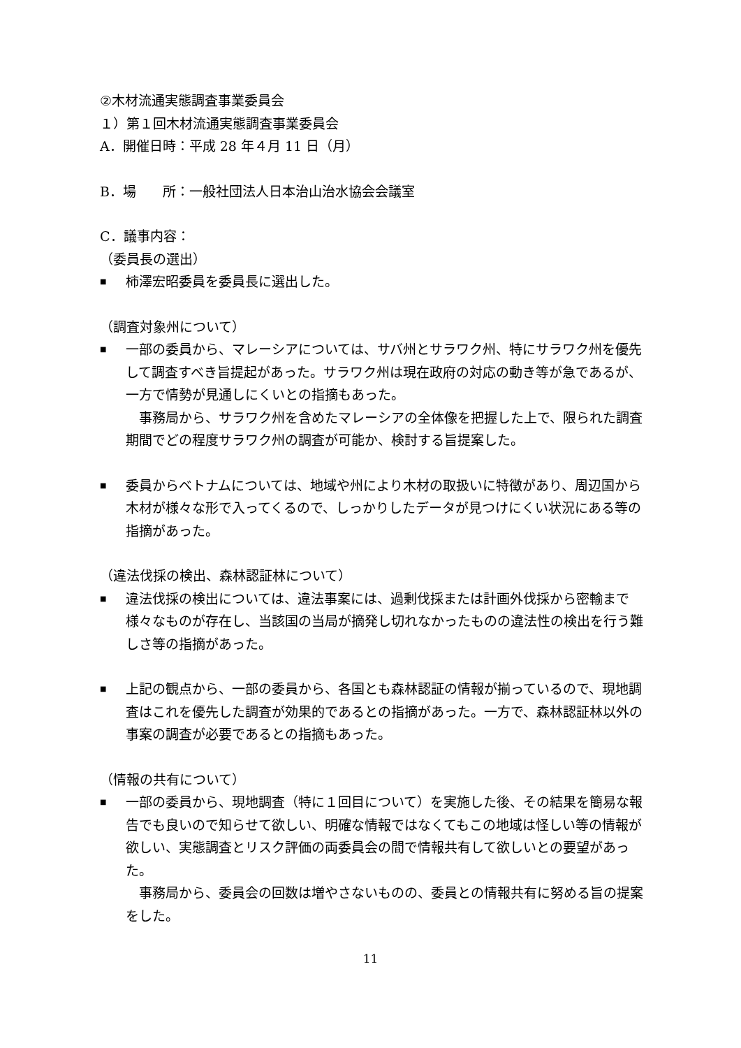②木材流通実態調査事業委員会
１）第１回木材流通実態調査事業委員会
A．開催日時：平成 28 年４月 11 日（月）
B．場　　所：一般社団法人日本治山治水協会会議室
C．議事内容：
（委員長の選出）
■ 柿澤宏昭委員を委員長に選出した。
（調査対象州について）
■ 一部の委員から、マレーシアについては、サバ州とサラワク州、特にサラワク州を優先して調査すべき旨提起があった。サラワク州は現在政府の対応の動き等が急であるが、一方で情勢が見通しにくいとの指摘もあった。
　事務局から、サラワク州を含めたマレーシアの全体像を把握した上で、限られた調査期間でどの程度サラワク州の調査が可能か、検討する旨提案した。
■ 委員からベトナムについては、地域や州により木材の取扱いに特徴があり、周辺国から木材が様々な形で入ってくるので、しっかりしたデータが見つけにくい状況にある等の指摘があった。
（違法伐採の検出、森林認証林について）
■ 違法伐採の検出については、違法事案には、過剰伐採または計画外伐採から密輸まで様々なものが存在し、当該国の当局が摘発し切れなかったものの違法性の検出を行う難しさ等の指摘があった。
■ 上記の観点から、一部の委員から、各国とも森林認証の情報が揃っているので、現地調査はこれを優先した調査が効果的であるとの指摘があった。一方で、森林認証林以外の事案の調査が必要であるとの指摘もあった。
（情報の共有について）
■ 一部の委員から、現地調査（特に１回目について）を実施した後、その結果を簡易な報告でも良いので知らせて欲しい、明確な情報ではなくてもこの地域は怪しい等の情報が欲しい、実態調査とリスク評価の両委員会の間で情報共有して欲しいとの要望があった。
　事務局から、委員会の回数は増やさないものの、委員との情報共有に努める旨の提案をした。
11